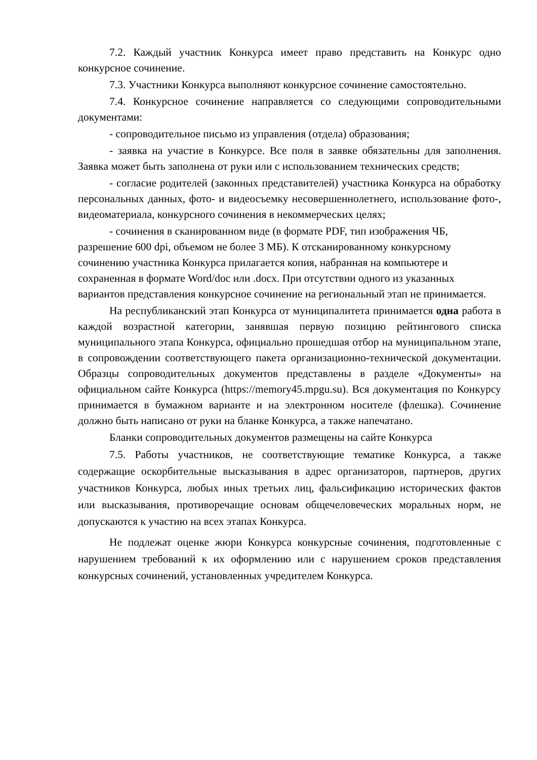7.2. Каждый участник Конкурса имеет право представить на Конкурс одно конкурсное сочинение.
7.3. Участники Конкурса выполняют конкурсное сочинение самостоятельно.
7.4. Конкурсное сочинение направляется со следующими сопроводительными документами:
- сопроводительное письмо из управления (отдела) образования;
- заявка на участие в Конкурсе. Все поля в заявке обязательны для заполнения. Заявка может быть заполнена от руки или с использованием технических средств;
- согласие родителей (законных представителей) участника Конкурса на обработку персональных данных, фото- и видеосъемку несовершеннолетнего, использование фото-, видеоматериала, конкурсного сочинения в некоммерческих целях;
- сочинения в сканированном виде (в формате PDF, тип изображения ЧБ, разрешение 600 dpi, объемом не более 3 МБ). К отсканированному конкурсному сочинению участника Конкурса прилагается копия, набранная на компьютере и сохраненная в формате Word/doc или .docx. При отсутствии одного из указанных вариантов представления конкурсное сочинение на региональный этап не принимается.
На республиканский этап Конкурса от муниципалитета принимается одна работа в каждой возрастной категории, занявшая первую позицию рейтингового списка муниципального этапа Конкурса, официально прошедшая отбор на муниципальном этапе, в сопровождении соответствующего пакета организационно-технической документации. Образцы сопроводительных документов представлены в разделе «Документы» на официальном сайте Конкурса (https://memory45.mpgu.su). Вся документация по Конкурсу принимается в бумажном варианте и на электронном носителе (флешка). Сочинение должно быть написано от руки на бланке Конкурса, а также напечатано.
Бланки сопроводительных документов размещены на сайте Конкурса
7.5. Работы участников, не соответствующие тематике Конкурса, а также содержащие оскорбительные высказывания в адрес организаторов, партнеров, других участников Конкурса, любых иных третьих лиц, фальсификацию исторических фактов или высказывания, противоречащие основам общечеловеческих моральных норм, не допускаются к участию на всех этапах Конкурса.
Не подлежат оценке жюри Конкурса конкурсные сочинения, подготовленные с нарушением требований к их оформлению или с нарушением сроков представления конкурсных сочинений, установленных учредителем Конкурса.